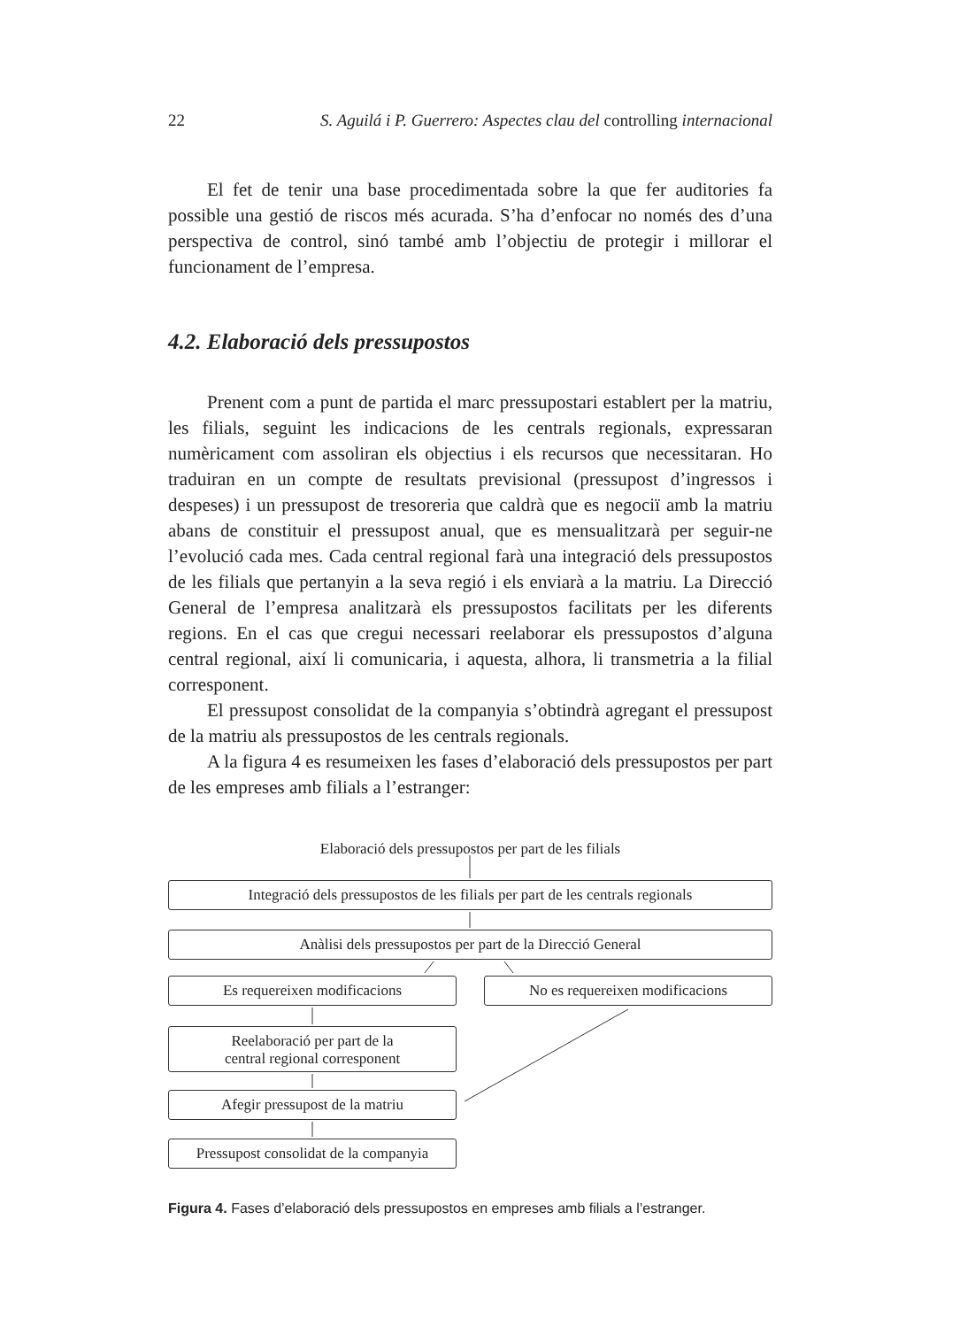22 S. Aguilá i P. Guerrero: Aspectes clau del controlling internacional
El fet de tenir una base procedimentada sobre la que fer auditories fa possible una gestió de riscos més acurada. S’ha d’enfocar no només des d’una perspectiva de control, sinó també amb l’objectiu de protegir i millorar el funcionament de l’empresa.
4.2. Elaboració dels pressupostos
Prenent com a punt de partida el marc pressupostari establert per la matriu, les filials, seguint les indicacions de les centrals regionals, expressaran numèricament com assoliran els objectius i els recursos que necessitaran. Ho traduiran en un compte de resultats previsional (pressupost d’ingressos i despeses) i un pressupost de tresoreria que caldrà que es negociï amb la matriu abans de constituir el pressupost anual, que es mensualitzarà per seguir-ne l’evolució cada mes. Cada central regional farà una integració dels pressupostos de les filials que pertanyin a la seva regió i els enviarà a la matriu. La Direcció General de l’empresa analitzarà els pressupostos facilitats per les diferents regions. En el cas que cregui necessari reelaborar els pressupostos d’alguna central regional, així li comunicaria, i aquesta, alhora, li transmetria a la filial corresponent.
El pressupost consolidat de la companyia s’obtindrà agregant el pressupost de la matriu als pressupostos de les centrals regionals.
A la figura 4 es resumeixen les fases d’elaboració dels pressupostos per part de les empreses amb filials a l’estranger:
Elaboració dels pressupostos per part de les filials
Integració dels pressupostos de les filials per part de les centrals regionals
Anàlisi dels pressupostos per part de la Direcció General
Es requereixen modificacions No es requereixen modificacions
Reelaboració per part de la
central regional corresponent
Afegir pressupost de la matriu
Pressupost consolidat de la companyia
Figura 4. Fases d’elaboració dels pressupostos en empreses amb filials a l’estranger.